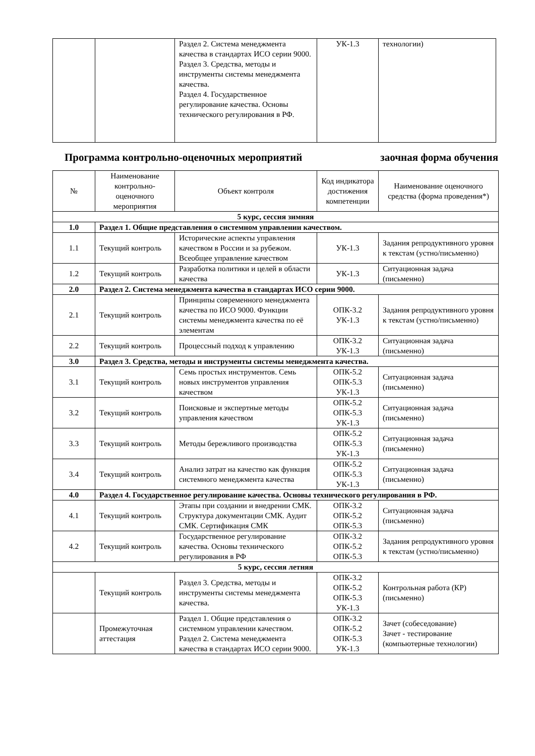| | | Раздел 2. Система менеджмента качества в стандартах ИСО серии 9000. Раздел 3. Средства, методы и инструменты системы менеджмента качества. Раздел 4. Государственное регулирование качества. Основы технического регулирования в РФ. | УК-1.3 | технологии) |
Программа контрольно-оценочных мероприятий заочная форма обучения
| № | Наименование контрольно-оценочного мероприятия | Объект контроля | Код индикатора достижения компетенции | Наименование оценочного средства (форма проведения*) |
| --- | --- | --- | --- | --- |
| 5 курс, сессия зимняя | | | | |
| 1.0 | Раздел 1. Общие представления о системном управлении качеством. | | | |
| 1.1 | Текущий контроль | Исторические аспекты управления качеством в России и за рубежом. Всеобщее управление качеством | УК-1.3 | Задания репродуктивного уровня к текстам (устно/письменно) |
| 1.2 | Текущий контроль | Разработка политики и целей в области качества | УК-1.3 | Ситуационная задача (письменно) |
| 2.0 | Раздел 2. Система менеджмента качества в стандартах ИСО серии 9000. | | | |
| 2.1 | Текущий контроль | Принципы современного менеджмента качества по ИСО 9000. Функции системы менеджмента качества по её элементам | ОПК-3.2 УК-1.3 | Задания репродуктивного уровня к текстам (устно/письменно) |
| 2.2 | Текущий контроль | Процессный подход к управлению | ОПК-3.2 УК-1.3 | Ситуационная задача (письменно) |
| 3.0 | Раздел 3. Средства, методы и инструменты системы менеджмента качества. | | | |
| 3.1 | Текущий контроль | Семь простых инструментов. Семь новых инструментов управления качеством | ОПК-5.2 ОПК-5.3 УК-1.3 | Ситуационная задача (письменно) |
| 3.2 | Текущий контроль | Поисковые и экспертные методы управления качеством | ОПК-5.2 ОПК-5.3 УК-1.3 | Ситуационная задача (письменно) |
| 3.3 | Текущий контроль | Методы бережливого производства | ОПК-5.2 ОПК-5.3 УК-1.3 | Ситуационная задача (письменно) |
| 3.4 | Текущий контроль | Анализ затрат на качество как функция системного менеджмента качества | ОПК-5.2 ОПК-5.3 УК-1.3 | Ситуационная задача (письменно) |
| 4.0 | Раздел 4. Государственное регулирование качества. Основы технического регулирования в РФ. | | | |
| 4.1 | Текущий контроль | Этапы при создании и внедрении СМК. Структура документации СМК. Аудит СМК. Сертификация СМК | ОПК-3.2 ОПК-5.2 ОПК-5.3 | Ситуационная задача (письменно) |
| 4.2 | Текущий контроль | Государственное регулирование качества. Основы технического регулирования в РФ | ОПК-3.2 ОПК-5.2 ОПК-5.3 | Задания репродуктивного уровня к текстам (устно/письменно) |
| 5 курс, сессия летняя | | | | |
| | Текущий контроль | Раздел 3. Средства, методы и инструменты системы менеджмента качества. | ОПК-3.2 ОПК-5.2 ОПК-5.3 УК-1.3 | Контрольная работа (КР) (письменно) |
| | Промежуточная аттестация | Раздел 1. Общие представления о системном управлении качеством. Раздел 2. Система менеджмента качества в стандартах ИСО серии 9000. | ОПК-3.2 ОПК-5.2 ОПК-5.3 УК-1.3 | Зачет (собеседование) Зачет - тестирование (компьютерные технологии) |